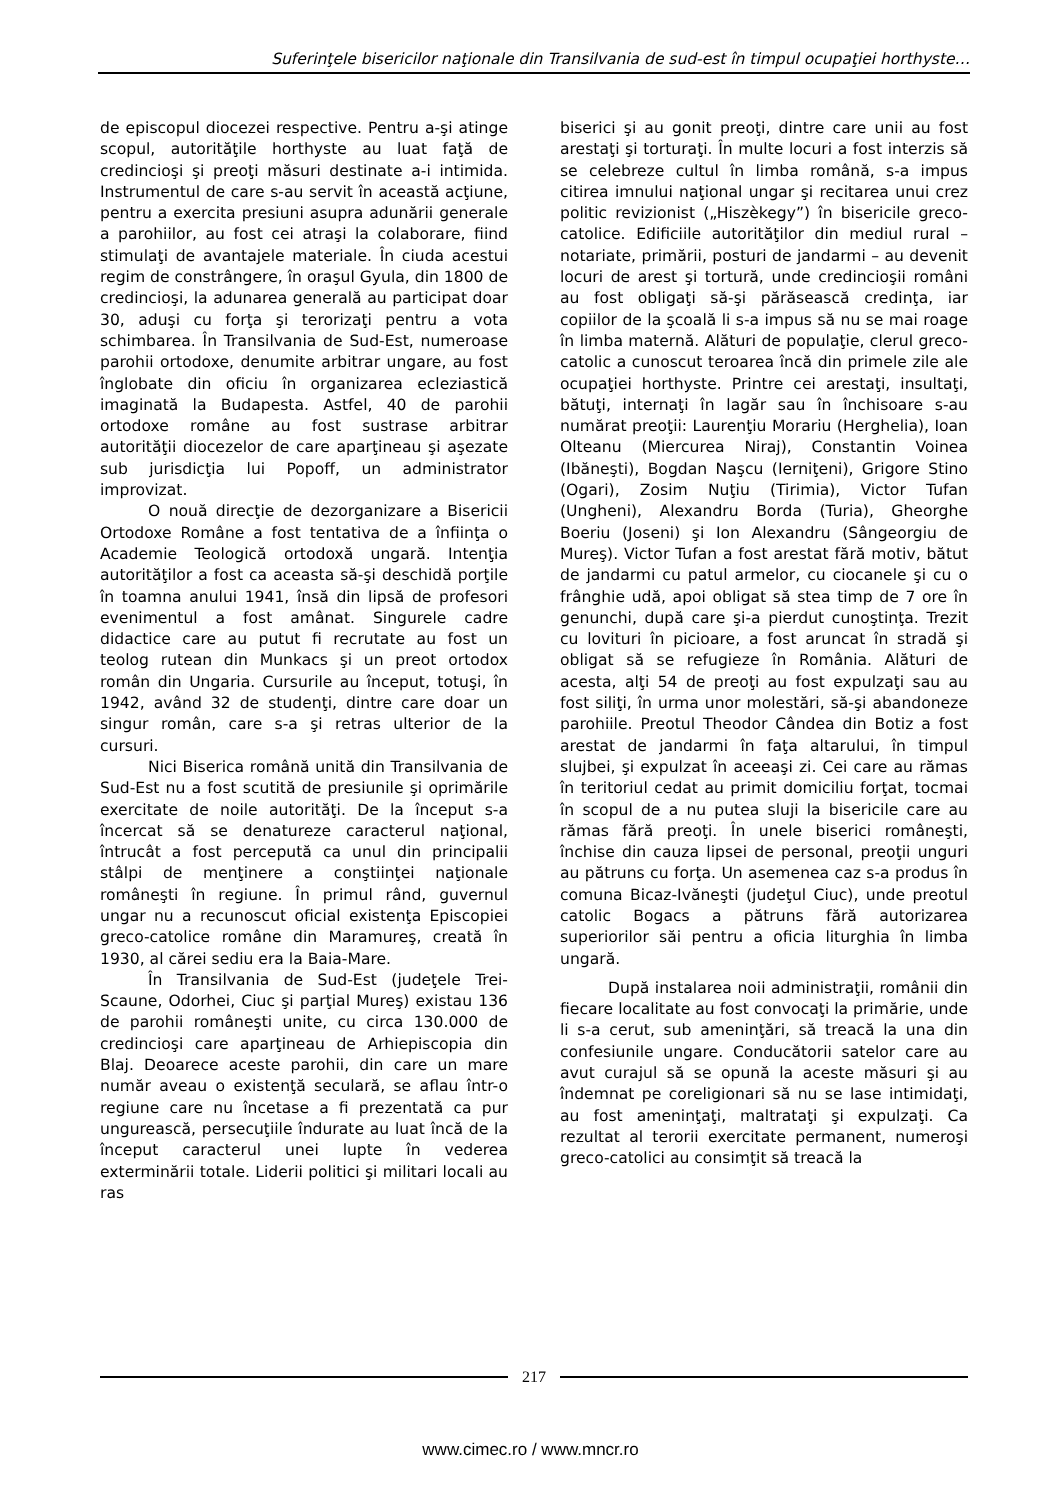Suferinţele bisericilor naţionale din Transilvania de sud-est în timpul ocupaţiei horthyste…
de episcopul diocezei respective. Pentru a-şi atinge scopul, autorităţile horthyste au luat faţă de credincioşi şi preoţi măsuri destinate a-i intimida. Instrumentul de care s-au servit în această acţiune, pentru a exercita presiuni asupra adunării generale a parohiilor, au fost cei atraşi la colaborare, fiind stimulaţi de avantajele materiale. În ciuda acestui regim de constrângere, în oraşul Gyula, din 1800 de credincioşi, la adunarea generală au participat doar 30, aduşi cu forţa şi terorizaţi pentru a vota schimbarea. În Transilvania de Sud-Est, numeroase parohii ortodoxe, denumite arbitrar ungare, au fost înglobate din oficiu în organizarea ecleziastică imaginată la Budapesta. Astfel, 40 de parohii ortodoxe române au fost sustrase arbitrar autorităţii diocezelor de care aparţineau şi aşezate sub jurisdicţia lui Popoff, un administrator improvizat.
O nouă direcţie de dezorganizare a Bisericii Ortodoxe Române a fost tentativa de a înfiinţa o Academie Teologică ortodoxă ungară. Intenţia autorităţilor a fost ca aceasta să-şi deschidă porţile în toamna anului 1941, însă din lipsă de profesori evenimentul a fost amânat. Singurele cadre didactice care au putut fi recrutate au fost un teolog rutean din Munkacs şi un preot ortodox român din Ungaria. Cursurile au început, totuşi, în 1942, având 32 de studenţi, dintre care doar un singur român, care s-a şi retras ulterior de la cursuri.
Nici Biserica română unită din Transilvania de Sud-Est nu a fost scutită de presiunile şi oprimările exercitate de noile autorităţi. De la început s-a încercat să se denatureze caracterul naţional, întrucât a fost percepută ca unul din principalii stâlpi de menţinere a conştiinţei naţionale româneşti în regiune. În primul rând, guvernul ungar nu a recunoscut oficial existenţa Episcopiei greco-catolice române din Maramureş, creată în 1930, al cărei sediu era la Baia-Mare.
În Transilvania de Sud-Est (judeţele Trei-Scaune, Odorhei, Ciuc şi parţial Mureş) existau 136 de parohii româneşti unite, cu circa 130.000 de credincioşi care aparţineau de Arhiepiscopia din Blaj. Deoarece aceste parohii, din care un mare număr aveau o existenţă seculară, se aflau într-o regiune care nu încetase a fi prezentată ca pur ungurească, persecuţiile îndurate au luat încă de la început caracterul unei lupte în vederea exterminării totale. Liderii politici şi militari locali au ras
biserici şi au gonit preoţi, dintre care unii au fost arestaţi şi torturaţi. În multe locuri a fost interzis să se celebreze cultul în limba română, s-a impus citirea imnului naţional ungar şi recitarea unui crez politic revizionist („Hiszèkegy”) în bisericile greco-catolice. Edificiile autorităţilor din mediul rural – notariate, primării, posturi de jandarmi – au devenit locuri de arest şi tortură, unde credincioşii români au fost obligaţi să-şi părăsească credinţa, iar copiilor de la şcoală li s-a impus să nu se mai roage în limba maternă. Alături de populaţie, clerul greco-catolic a cunoscut teroarea încă din primele zile ale ocupaţiei horthyste. Printre cei arestaţi, insultaţi, bătuţi, internaţi în lagăr sau în închisoare s-au numărat preoţii: Laurenţiu Morariu (Herghelia), Ioan Olteanu (Miercurea Niraj), Constantin Voinea (Ibăneşti), Bogdan Naşcu (Ierniţeni), Grigore Stino (Ogari), Zosim Nuţiu (Tirimia), Victor Tufan (Ungheni), Alexandru Borda (Turia), Gheorghe Boeriu (Joseni) şi Ion Alexandru (Sângeorgiu de Mureş). Victor Tufan a fost arestat fără motiv, bătut de jandarmi cu patul armelor, cu ciocanele şi cu o frânghie udă, apoi obligat să stea timp de 7 ore în genunchi, după care şi-a pierdut cunoştinţa. Trezit cu lovituri în picioare, a fost aruncat în stradă şi obligat să se refugieze în România. Alături de acesta, alţi 54 de preoţi au fost expulzaţi sau au fost siliţi, în urma unor molestări, să-şi abandoneze parohiile. Preotul Theodor Cândea din Botiz a fost arestat de jandarmi în faţa altarului, în timpul slujbei, şi expulzat în aceeaşi zi. Cei care au rămas în teritoriul cedat au primit domiciliu forţat, tocmai în scopul de a nu putea sluji la bisericile care au rămas fără preoţi. În unele biserici româneşti, închise din cauza lipsei de personal, preoţii unguri au pătruns cu forţa. Un asemenea caz s-a produs în comuna Bicaz-Ivăneşti (judeţul Ciuc), unde preotul catolic Bogacs a pătruns fără autorizarea superiorilor săi pentru a oficia liturghia în limba ungară.
După instalarea noii administraţii, românii din fiecare localitate au fost convocaţi la primărie, unde li s-a cerut, sub ameninţări, să treacă la una din confesiunile ungare. Conducătorii satelor care au avut curajul să se opună la aceste măsuri şi au îndemnat pe coreligionari să nu se lase intimidaţi, au fost ameninţaţi, maltrataţi şi expulzaţi. Ca rezultat al terorii exercitate permanent, numeroşi greco-catolici au consimţit să treacă la
217
www.cimec.ro / www.mncr.ro